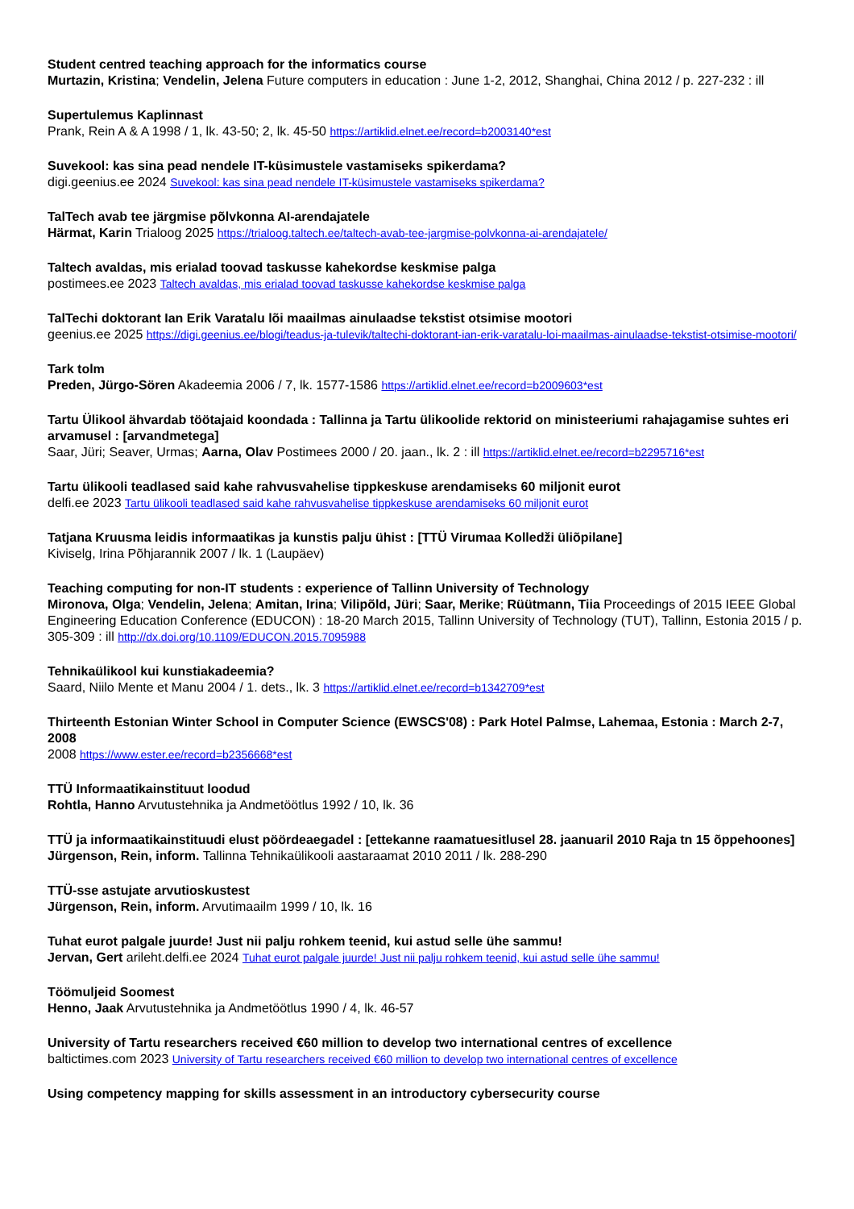Student centred teaching approach for the informatics course
Murtazin, Kristina; Vendelin, Jelena Future computers in education : June 1-2, 2012, Shanghai, China 2012 / p. 227-232 : ill
Supertulemus Kaplinnast
Prank, Rein A & A 1998 / 1, lk. 43-50; 2, lk. 45-50 https://artiklid.elnet.ee/record=b2003140*est
Suvekool: kas sina pead nendele IT-küsimustele vastamiseks spikerdama?
digi.geenius.ee 2024 Suvekool: kas sina pead nendele IT-küsimustele vastamiseks spikerdama?
TalTech avab tee järgmise põlvkonna AI-arendajatele
Härmat, Karin Trialoog 2025 https://trialoog.taltech.ee/taltech-avab-tee-jargmise-polvkonna-ai-arendajatele/
Taltech avaldas, mis erialad toovad taskusse kahekordse keskmise palga
postimees.ee 2023 Taltech avaldas, mis erialad toovad taskusse kahekordse keskmise palga
TalTechi doktorant Ian Erik Varatalu lõi maailmas ainulaadse tekstist otsimise mootori
geenius.ee 2025 https://digi.geenius.ee/blogi/teadus-ja-tulevik/taltechi-doktorant-ian-erik-varatalu-loi-maailmas-ainulaadse-tekstist-otsimise-mootori/
Tark tolm
Preden, Jürgo-Sören Akadeemia 2006 / 7, lk. 1577-1586 https://artiklid.elnet.ee/record=b2009603*est
Tartu Ülikool ähvardab töötajaid koondada : Tallinna ja Tartu ülikoolide rektorid on ministeeriumi rahajagamise suhtes eri arvamusel : [arvandmetega]
Saar, Jüri; Seaver, Urmas; Aarna, Olav Postimees 2000 / 20. jaan., lk. 2 : ill https://artiklid.elnet.ee/record=b2295716*est
Tartu ülikooli teadlased said kahe rahvusvahelise tippkeskuse arendamiseks 60 miljonit eurot
delfi.ee 2023 Tartu ülikooli teadlased said kahe rahvusvahelise tippkeskuse arendamiseks 60 miljonit eurot
Tatjana Kruusma leidis informaatikas ja kunstis palju ühist : [TTÜ Virumaa Kolledži üliõpilane]
Kiviselg, Irina Põhjarannik 2007 / lk. 1 (Laupäev)
Teaching computing for non-IT students : experience of Tallinn University of Technology
Mironova, Olga; Vendelin, Jelena; Amitan, Irina; Vilipõld, Jüri; Saar, Merike; Rüütmann, Tiia Proceedings of 2015 IEEE Global Engineering Education Conference (EDUCON) : 18-20 March 2015, Tallinn University of Technology (TUT), Tallinn, Estonia 2015 / p. 305-309 : ill http://dx.doi.org/10.1109/EDUCON.2015.7095988
Tehnikaülikool kui kunstiakadeemia?
Saard, Niilo Mente et Manu 2004 / 1. dets., lk. 3 https://artiklid.elnet.ee/record=b1342709*est
Thirteenth Estonian Winter School in Computer Science (EWSCS'08) : Park Hotel Palmse, Lahemaa, Estonia : March 2-7, 2008
2008 https://www.ester.ee/record=b2356668*est
TTÜ Informaatikainstituut loodud
Rohtla, Hanno Arvutustehnika ja Andmetöötlus 1992 / 10, lk. 36
TTÜ ja informaatikainstituudi elust pöördeaegadel : [ettekanne raamatuesitlusel 28. jaanuaril 2010 Raja tn 15 õppehoones]
Jürgenson, Rein, inform. Tallinna Tehnikaülikooli aastaraamat 2010 2011 / lk. 288-290
TTÜ-sse astujate arvutioskustest
Jürgenson, Rein, inform. Arvutimaailm 1999 / 10, lk. 16
Tuhat eurot palgale juurde! Just nii palju rohkem teenid, kui astud selle ühe sammu!
Jervan, Gert arileht.delfi.ee 2024 Tuhat eurot palgale juurde! Just nii palju rohkem teenid, kui astud selle ühe sammu!
Töömuljeid Soomest
Henno, Jaak Arvutustehnika ja Andmetöötlus 1990 / 4, lk. 46-57
University of Tartu researchers received €60 million to develop two international centres of excellence
baltictimes.com 2023 University of Tartu researchers received €60 million to develop two international centres of excellence
Using competency mapping for skills assessment in an introductory cybersecurity course